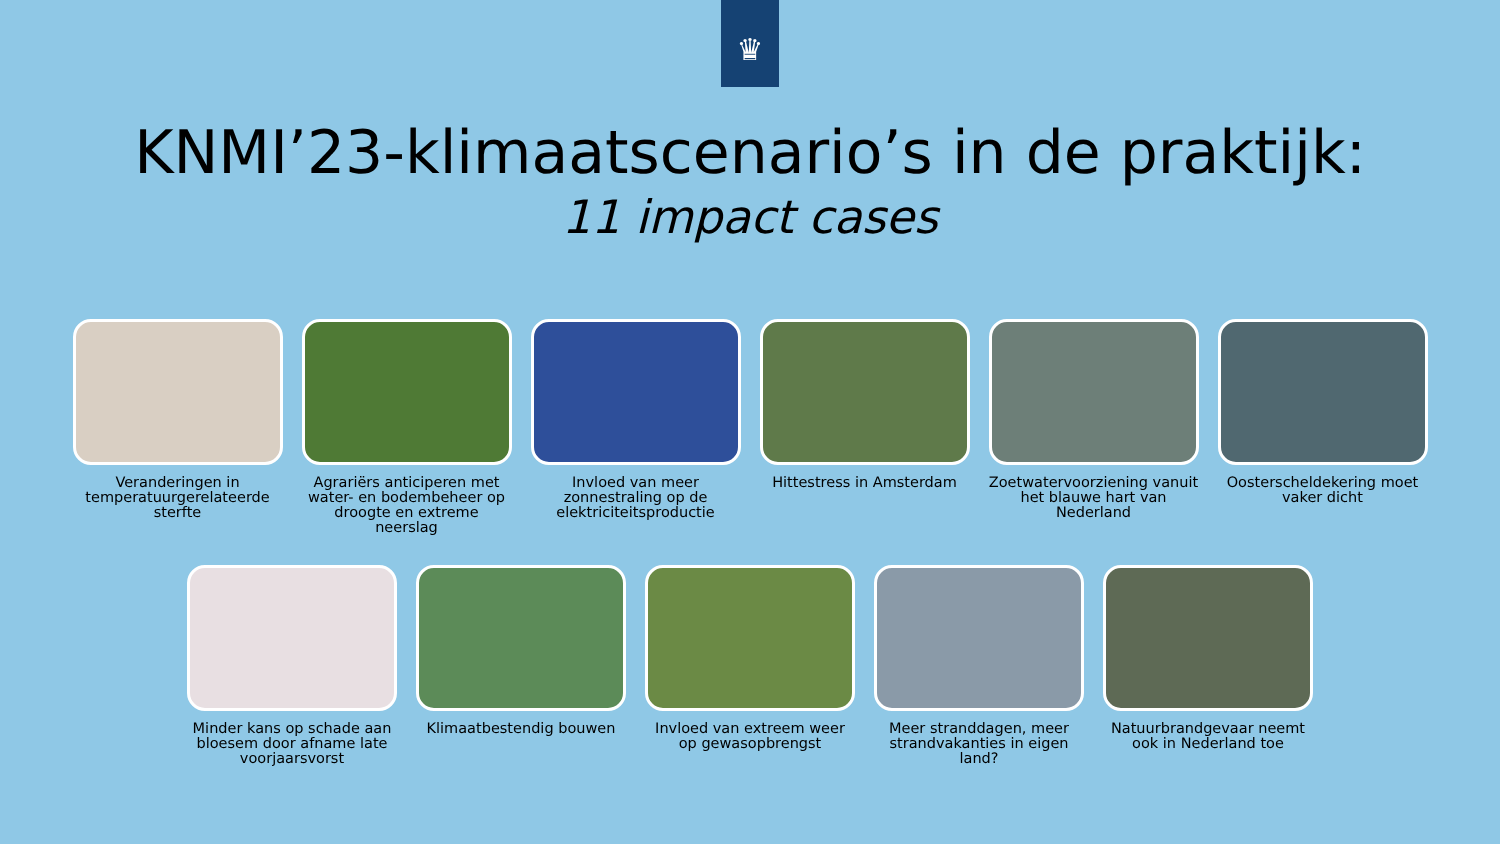♛
KNMI’23-klimaatscenario’s in de praktijk:
11 impact cases
Veranderingen in temperatuurgerelateerde sterfte
Agrariërs anticiperen met water- en bodembeheer op droogte en extreme neerslag
Invloed van meer zonnestraling op de elektriciteitsproductie
Hittestress in Amsterdam Zoetwatervoorziening vanuit het blauwe hart van Nederland
Oosterscheldekering moet vaker dicht
Minder kans op schade aan bloesem door afname late voorjaarsvorst
Klimaatbestendig bouwen Invloed van extreem weer op gewasopbrengst
Meer stranddagen, meer strandvakanties in eigen land?
Natuurbrandgevaar neemt ook in Nederland toe